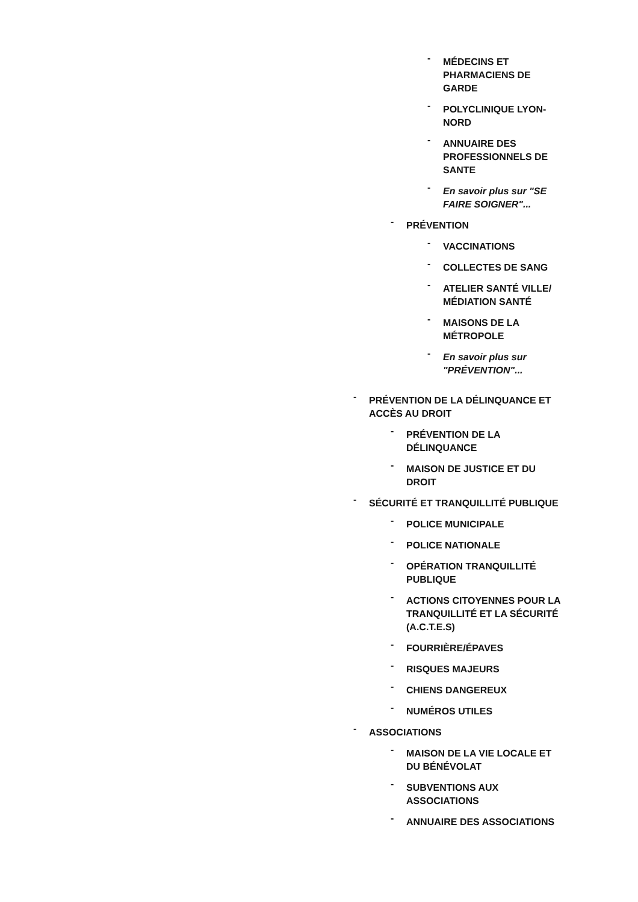- MÉDECINS ET PHARMACIENS DE GARDE
- POLYCLINIQUE LYON-NORD
- ANNUAIRE DES PROFESSIONNELS DE SANTE
- En savoir plus sur "SE FAIRE SOIGNER"...
- PRÉVENTION
- VACCINATIONS
- COLLECTES DE SANG
- ATELIER SANTÉ VILLE/ MÉDIATION SANTÉ
- MAISONS DE LA MÉTROPOLE
- En savoir plus sur "PRÉVENTION"...
- PRÉVENTION DE LA DÉLINQUANCE ET ACCÈS AU DROIT
- PRÉVENTION DE LA DÉLINQUANCE
- MAISON DE JUSTICE ET DU DROIT
- SÉCURITÉ ET TRANQUILLITÉ PUBLIQUE
- POLICE MUNICIPALE
- POLICE NATIONALE
- OPÉRATION TRANQUILLITÉ PUBLIQUE
- ACTIONS CITOYENNES POUR LA TRANQUILLITÉ ET LA SÉCURITÉ (A.C.T.E.S)
- FOURRIÈRE/ÉPAVES
- RISQUES MAJEURS
- CHIENS DANGEREUX
- NUMÉROS UTILES
- ASSOCIATIONS
- MAISON DE LA VIE LOCALE ET DU BÉNÉVOLAT
- SUBVENTIONS AUX ASSOCIATIONS
- ANNUAIRE DES ASSOCIATIONS